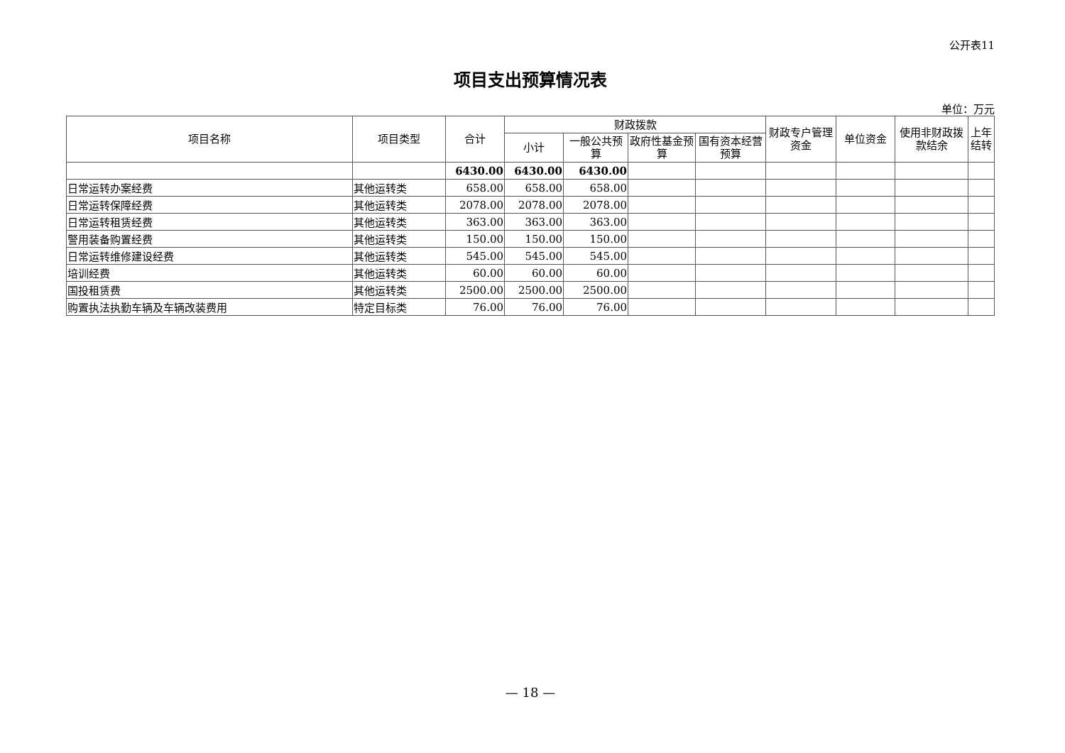公开表11
项目支出预算情况表
单位：万元
| 项目名称 | 项目类型 | 合计 | 财政拨款 | | | | 财政专户管理资金 | 单位资金 | 使用非财政拨款结余 | 上年结转 |
| --- | --- | --- | --- | --- | --- | --- | --- | --- | --- | --- |
| | | | 小计 | 一般公共预算 | 政府性基金预算 | 国有资本经营预算 | | | | |
| | | 6430.00 | 6430.00 | 6430.00 | | | | | | |
| 日常运转办案经费 | 其他运转类 | 658.00 | 658.00 | 658.00 | | | | | | |
| 日常运转保障经费 | 其他运转类 | 2078.00 | 2078.00 | 2078.00 | | | | | | |
| 日常运转租赁经费 | 其他运转类 | 363.00 | 363.00 | 363.00 | | | | | | |
| 警用装备购置经费 | 其他运转类 | 150.00 | 150.00 | 150.00 | | | | | | |
| 日常运转维修建设经费 | 其他运转类 | 545.00 | 545.00 | 545.00 | | | | | | |
| 培训经费 | 其他运转类 | 60.00 | 60.00 | 60.00 | | | | | | |
| 国投租赁费 | 其他运转类 | 2500.00 | 2500.00 | 2500.00 | | | | | | |
| 购置执法执勤车辆及车辆改装费用 | 特定目标类 | 76.00 | 76.00 | 76.00 | | | | | | |
— 18 —